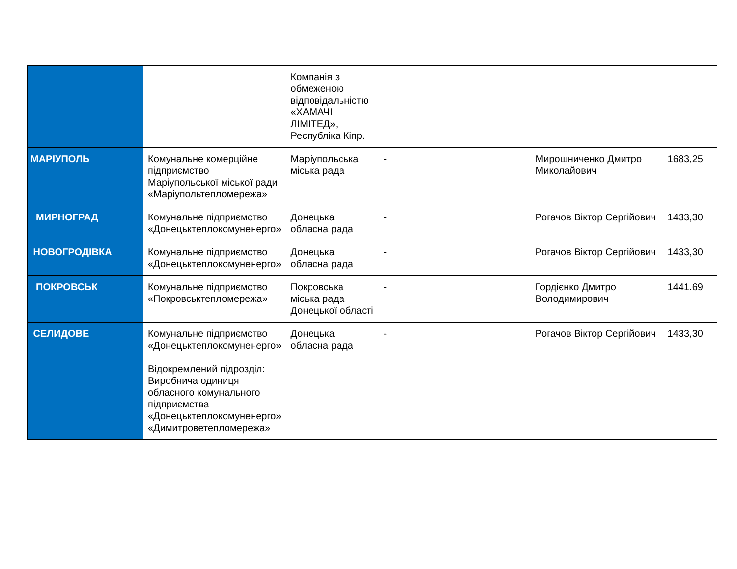| | | Компанія з обмеженою відповідальністю «ХАМАЧІ ЛІМІТЕД», Республіка Кіпр. | | | |
| МАРІУПОЛЬ | Комунальне комерційне підприємство Маріупольської міської ради «Маріупольтепломережа» | Маріупольська міська рада | - | Мирошниченко Дмитро Миколайович | 1683,25 |
| МИРНОГРАД | Комунальне підприємство «Донецьктеплокомуненерго» | Донецька обласна рада | - | Рогачов Віктор Сергійович | 1433,30 |
| НОВОГРОДІВКА | Комунальне підприємство «Донецьктеплокомуненерго» | Донецька обласна рада | - | Рогачов Віктор Сергійович | 1433,30 |
| ПОКРОВСЬК | Комунальне підприємство «Покровськтепломережа» | Покровська міська рада Донецької області | - | Гордієнко Дмитро Володимирович | 1441.69 |
| СЕЛИДОВЕ | Комунальне підприємство «Донецьктеплокомуненерго» Відокремлений підрозділ: Виробнича одиниця обласного комунального підприємства «Донецьктеплокомуненерго» «Димитроветепломережа» | Донецька обласна рада | - | Рогачов Віктор Сергійович | 1433,30 |